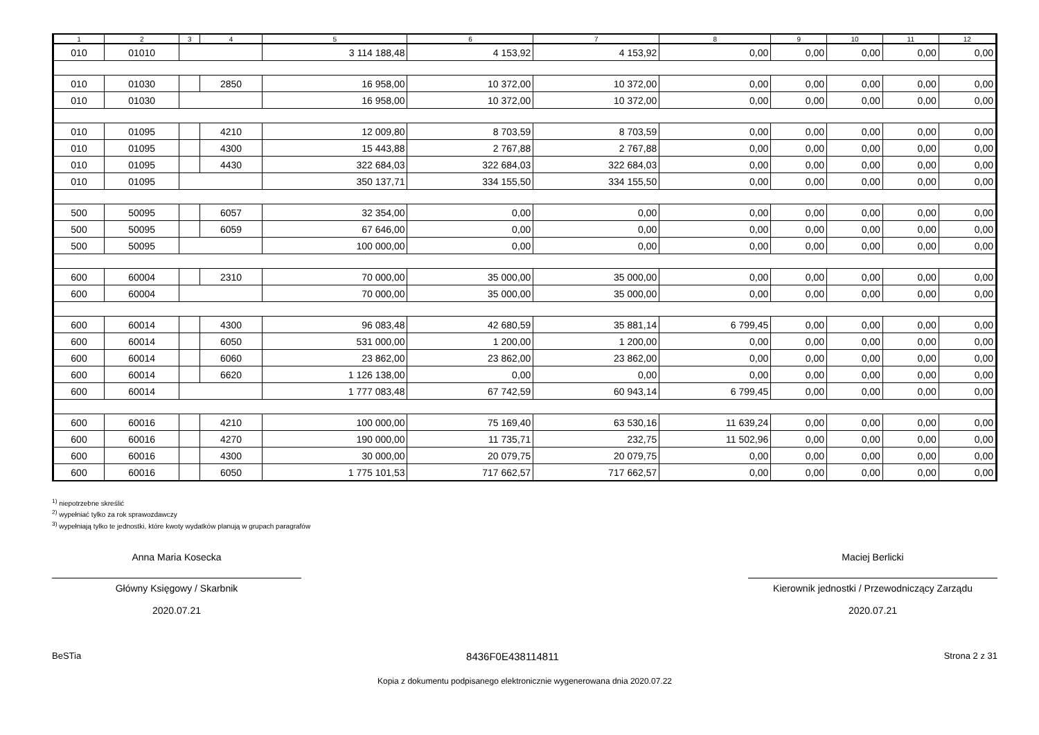| 1 | 2 | 3 | 4 | 5 | 6 | 7 | 8 | 9 | 10 | 11 | 12 |
| --- | --- | --- | --- | --- | --- | --- | --- | --- | --- | --- | --- |
| 010 | 01010 | | | 3 114 188,48 | 4 153,92 | 4 153,92 | 0,00 | 0,00 | 0,00 | 0,00 | 0,00 |
| 010 | 01030 | | 2850 | 16 958,00 | 10 372,00 | 10 372,00 | 0,00 | 0,00 | 0,00 | 0,00 | 0,00 |
| 010 | 01030 | | | 16 958,00 | 10 372,00 | 10 372,00 | 0,00 | 0,00 | 0,00 | 0,00 | 0,00 |
| 010 | 01095 | | 4210 | 12 009,80 | 8 703,59 | 8 703,59 | 0,00 | 0,00 | 0,00 | 0,00 | 0,00 |
| 010 | 01095 | | 4300 | 15 443,88 | 2 767,88 | 2 767,88 | 0,00 | 0,00 | 0,00 | 0,00 | 0,00 |
| 010 | 01095 | | 4430 | 322 684,03 | 322 684,03 | 322 684,03 | 0,00 | 0,00 | 0,00 | 0,00 | 0,00 |
| 010 | 01095 | | | 350 137,71 | 334 155,50 | 334 155,50 | 0,00 | 0,00 | 0,00 | 0,00 | 0,00 |
| 500 | 50095 | | 6057 | 32 354,00 | 0,00 | 0,00 | 0,00 | 0,00 | 0,00 | 0,00 | 0,00 |
| 500 | 50095 | | 6059 | 67 646,00 | 0,00 | 0,00 | 0,00 | 0,00 | 0,00 | 0,00 | 0,00 |
| 500 | 50095 | | | 100 000,00 | 0,00 | 0,00 | 0,00 | 0,00 | 0,00 | 0,00 | 0,00 |
| 600 | 60004 | | 2310 | 70 000,00 | 35 000,00 | 35 000,00 | 0,00 | 0,00 | 0,00 | 0,00 | 0,00 |
| 600 | 60004 | | | 70 000,00 | 35 000,00 | 35 000,00 | 0,00 | 0,00 | 0,00 | 0,00 | 0,00 |
| 600 | 60014 | | 4300 | 96 083,48 | 42 680,59 | 35 881,14 | 6 799,45 | 0,00 | 0,00 | 0,00 | 0,00 |
| 600 | 60014 | | 6050 | 531 000,00 | 1 200,00 | 1 200,00 | 0,00 | 0,00 | 0,00 | 0,00 | 0,00 |
| 600 | 60014 | | 6060 | 23 862,00 | 23 862,00 | 23 862,00 | 0,00 | 0,00 | 0,00 | 0,00 | 0,00 |
| 600 | 60014 | | 6620 | 1 126 138,00 | 0,00 | 0,00 | 0,00 | 0,00 | 0,00 | 0,00 | 0,00 |
| 600 | 60014 | | | 1 777 083,48 | 67 742,59 | 60 943,14 | 6 799,45 | 0,00 | 0,00 | 0,00 | 0,00 |
| 600 | 60016 | | 4210 | 100 000,00 | 75 169,40 | 63 530,16 | 11 639,24 | 0,00 | 0,00 | 0,00 | 0,00 |
| 600 | 60016 | | 4270 | 190 000,00 | 11 735,71 | 232,75 | 11 502,96 | 0,00 | 0,00 | 0,00 | 0,00 |
| 600 | 60016 | | 4300 | 30 000,00 | 20 079,75 | 20 079,75 | 0,00 | 0,00 | 0,00 | 0,00 | 0,00 |
| 600 | 60016 | | 6050 | 1 775 101,53 | 717 662,57 | 717 662,57 | 0,00 | 0,00 | 0,00 | 0,00 | 0,00 |
<sup>1)</sup> niepotrzebne skreślić
<sup>2)</sup> wypełniać tylko za rok sprawozdawczy
<sup>3)</sup> wypełniają tylko te jednostki, które kwoty wydatków planują w grupach paragrafów
Anna Maria Kosecka
Główny Księgowy / Skarbnik
2020.07.21
Maciej Berlicki
Kierownik jednostki / Przewodniczący Zarządu
2020.07.21
BeSTia 8436F0E438114811 Strona 2 z 31
Kopia z dokumentu podpisanego elektronicznie wygenerowana dnia 2020.07.22